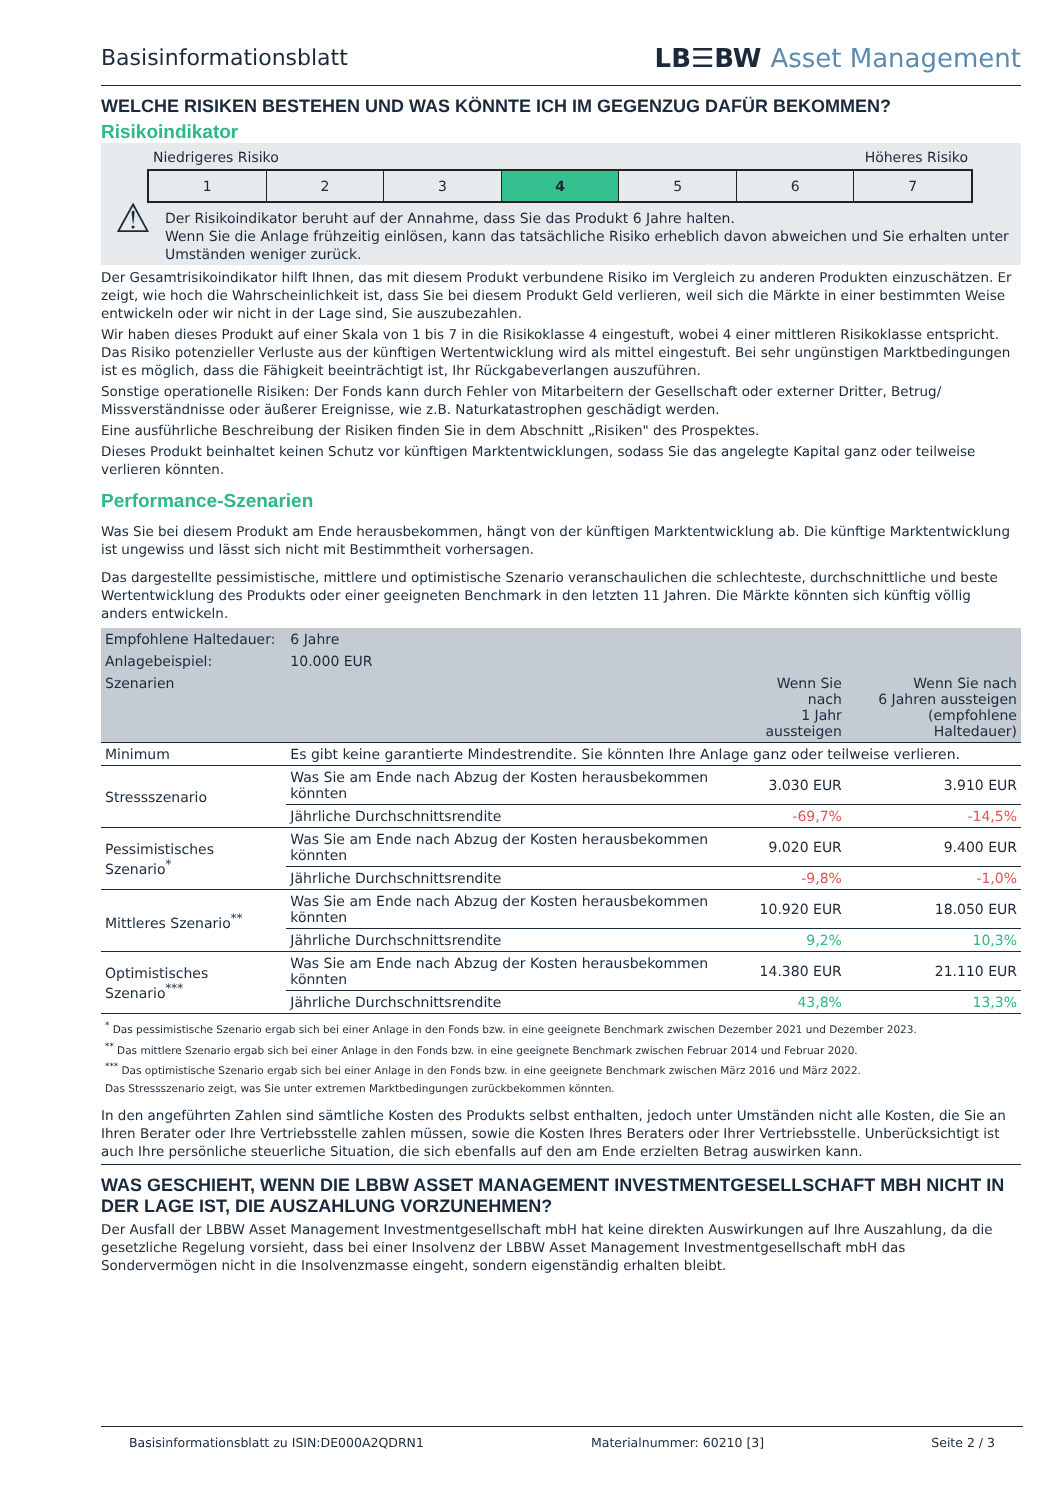Basisinformationsblatt
LB☰BW Asset Management
WELCHE RISIKEN BESTEHEN UND WAS KÖNNTE ICH IM GEGENZUG DAFÜR BEKOMMEN?
Risikoindikator
Niedrigeres Risiko Höheres Risiko
1 2 3 4 5 6 7
⚠
Der Risikoindikator beruht auf der Annahme, dass Sie das Produkt 6 Jahre halten.
Wenn Sie die Anlage frühzeitig einlösen, kann das tatsächliche Risiko erheblich davon abweichen und Sie erhalten unter Umständen weniger zurück.
Der Gesamtrisikoindikator hilft Ihnen, das mit diesem Produkt verbundene Risiko im Vergleich zu anderen Produkten einzuschätzen. Er zeigt, wie hoch die Wahrscheinlichkeit ist, dass Sie bei diesem Produkt Geld verlieren, weil sich die Märkte in einer bestimmten Weise entwickeln oder wir nicht in der Lage sind, Sie auszubezahlen.
Wir haben dieses Produkt auf einer Skala von 1 bis 7 in die Risikoklasse 4 eingestuft, wobei 4 einer mittleren Risikoklasse entspricht. Das Risiko potenzieller Verluste aus der künftigen Wertentwicklung wird als mittel eingestuft. Bei sehr ungünstigen Marktbedingungen ist es möglich, dass die Fähigkeit beeinträchtigt ist, Ihr Rückgabeverlangen auszuführen.
Sonstige operationelle Risiken: Der Fonds kann durch Fehler von Mitarbeitern der Gesellschaft oder externer Dritter, Betrug/ Missverständnisse oder äußerer Ereignisse, wie z.B. Naturkatastrophen geschädigt werden.
Eine ausführliche Beschreibung der Risiken finden Sie in dem Abschnitt „Risiken" des Prospektes.
Dieses Produkt beinhaltet keinen Schutz vor künftigen Marktentwicklungen, sodass Sie das angelegte Kapital ganz oder teilweise verlieren könnten.
Performance-Szenarien
Was Sie bei diesem Produkt am Ende herausbekommen, hängt von der künftigen Marktentwicklung ab. Die künftige Marktentwicklung ist ungewiss und lässt sich nicht mit Bestimmtheit vorhersagen.
Das dargestellte pessimistische, mittlere und optimistische Szenario veranschaulichen die schlechteste, durchschnittliche und beste Wertentwicklung des Produkts oder einer geeigneten Benchmark in den letzten 11 Jahren. Die Märkte könnten sich künftig völlig anders entwickeln.
| Empfohlene Haltedauer: | 6 Jahre | | |
| Anlagebeispiel: | 10.000 EUR | | |
| Szenarien | | Wenn Sie nach 1 Jahr aussteigen | Wenn Sie nach 6 Jahren aussteigen (empfohlene Haltedauer) |
| Minimum | Es gibt keine garantierte Mindestrendite. Sie könnten Ihre Anlage ganz oder teilweise verlieren. | | |
| Stressszenario | Was Sie am Ende nach Abzug der Kosten herausbekommen könnten | 3.030 EUR | 3.910 EUR |
| | Jährliche Durchschnittsrendite | -69,7% | -14,5% |
| Pessimistisches Szenario<sup>*</sup> | Was Sie am Ende nach Abzug der Kosten herausbekommen könnten | 9.020 EUR | 9.400 EUR |
| | Jährliche Durchschnittsrendite | -9,8% | -1,0% |
| Mittleres Szenario<sup>**</sup> | Was Sie am Ende nach Abzug der Kosten herausbekommen könnten | 10.920 EUR | 18.050 EUR |
| | Jährliche Durchschnittsrendite | 9,2% | 10,3% |
| Optimistisches Szenario<sup>***</sup> | Was Sie am Ende nach Abzug der Kosten herausbekommen könnten | 14.380 EUR | 21.110 EUR |
| | Jährliche Durchschnittsrendite | 43,8% | 13,3% |
<sup>*</sup> Das pessimistische Szenario ergab sich bei einer Anlage in den Fonds bzw. in eine geeignete Benchmark zwischen Dezember 2021 und Dezember 2023.
<sup>**</sup> Das mittlere Szenario ergab sich bei einer Anlage in den Fonds bzw. in eine geeignete Benchmark zwischen Februar 2014 und Februar 2020.
<sup>***</sup> Das optimistische Szenario ergab sich bei einer Anlage in den Fonds bzw. in eine geeignete Benchmark zwischen März 2016 und März 2022.
Das Stressszenario zeigt, was Sie unter extremen Marktbedingungen zurückbekommen könnten.
In den angeführten Zahlen sind sämtliche Kosten des Produkts selbst enthalten, jedoch unter Umständen nicht alle Kosten, die Sie an Ihren Berater oder Ihre Vertriebsstelle zahlen müssen, sowie die Kosten Ihres Beraters oder Ihrer Vertriebsstelle. Unberücksichtigt ist auch Ihre persönliche steuerliche Situation, die sich ebenfalls auf den am Ende erzielten Betrag auswirken kann.
WAS GESCHIEHT, WENN DIE LBBW ASSET MANAGEMENT INVESTMENTGESELLSCHAFT MBH NICHT IN DER LAGE IST, DIE AUSZAHLUNG VORZUNEHMEN?
Der Ausfall der LBBW Asset Management Investmentgesellschaft mbH hat keine direkten Auswirkungen auf Ihre Auszahlung, da die gesetzliche Regelung vorsieht, dass bei einer Insolvenz der LBBW Asset Management Investmentgesellschaft mbH das Sondervermögen nicht in die Insolvenzmasse eingeht, sondern eigenständig erhalten bleibt.
Basisinformationsblatt zu ISIN:DE000A2QDRN1 Materialnummer: 60210 [3] Seite 2 / 3